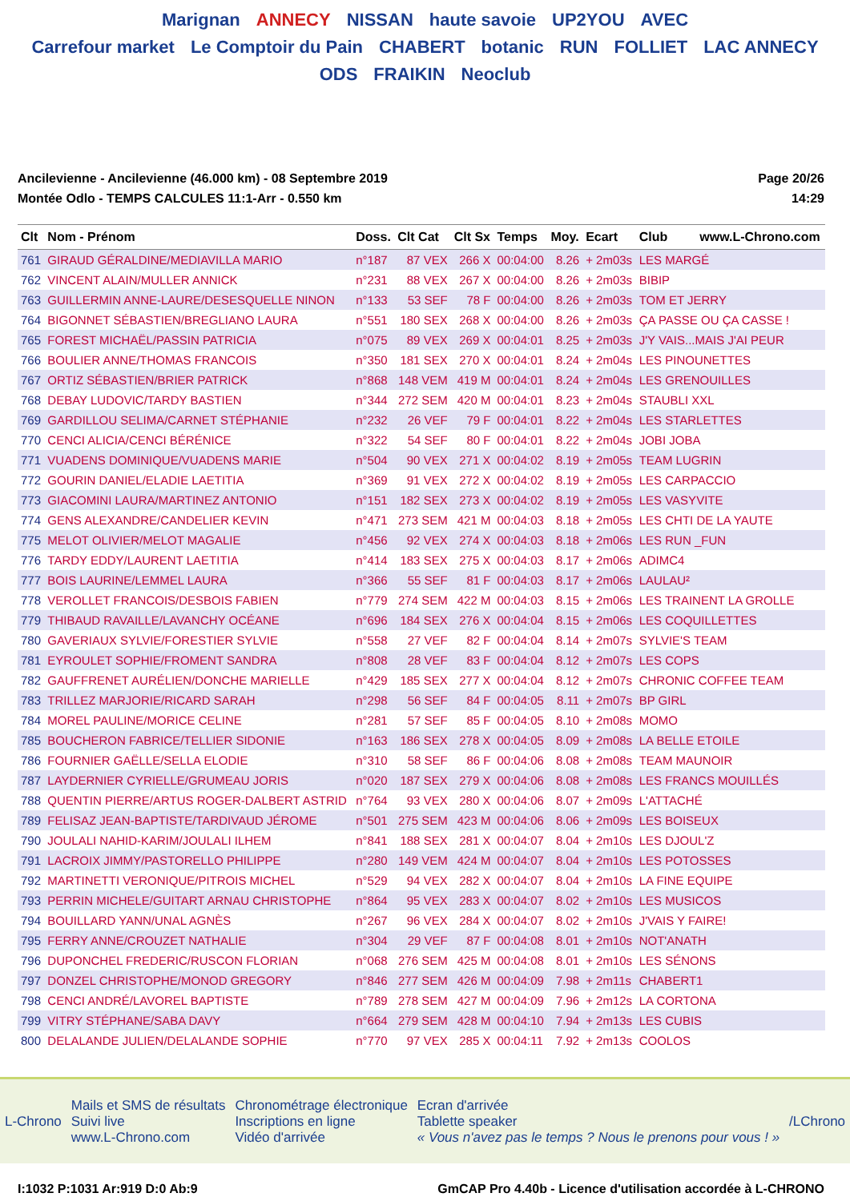Marignan ANNECY NISSAN haute savoie UP2YOU AVEC
Carrefour market Le Comptoir du Pain CHABERT botanic RUN FOLLIET LAC ANNECY ODS FRAIKIN Neoclub
Ancilevienne - Ancilevienne (46.000 km) - 08 Septembre 2019
Montée Odlo - TEMPS CALCULES 11:1-Arr - 0.550 km
Page 20/26
14:29
| Clt | Nom - Prénom | Doss. | Clt Cat | Clt Sx | Temps | Moy. | Ecart | Club www.L-Chrono.com |
| --- | --- | --- | --- | --- | --- | --- | --- | --- |
| 761 | GIRAUD GÉRALDINE/MEDIAVILLA MARIO | n°187 | 87 VEX | 266 X | 00:04:00 | 8.26 | + 2m03s | LES MARGÉ |
| 762 | VINCENT ALAIN/MULLER ANNICK | n°231 | 88 VEX | 267 X | 00:04:00 | 8.26 | + 2m03s | BIBIP |
| 763 | GUILLERMIN ANNE-LAURE/DESESQUELLE NINON | n°133 | 53 SEF | 78 F | 00:04:00 | 8.26 | + 2m03s | TOM ET JERRY |
| 764 | BIGONNET SÉBASTIEN/BREGLIANO LAURA | n°551 | 180 SEX | 268 X | 00:04:00 | 8.26 | + 2m03s | ÇA PASSE OU ÇA CASSE ! |
| 765 | FOREST MICHAËL/PASSIN PATRICIA | n°075 | 89 VEX | 269 X | 00:04:01 | 8.25 | + 2m03s | J'Y VAIS...MAIS J'AI PEUR |
| 766 | BOULIER ANNE/THOMAS FRANCOIS | n°350 | 181 SEX | 270 X | 00:04:01 | 8.24 | + 2m04s | LES PINOUNETTES |
| 767 | ORTIZ SÉBASTIEN/BRIER PATRICK | n°868 | 148 VEM | 419 M | 00:04:01 | 8.24 | + 2m04s | LES GRENOUILLES |
| 768 | DEBAY LUDOVIC/TARDY BASTIEN | n°344 | 272 SEM | 420 M | 00:04:01 | 8.23 | + 2m04s | STAUBLI XXL |
| 769 | GARDILLOU SELIMA/CARNET STÉPHANIE | n°232 | 26 VEF | 79 F | 00:04:01 | 8.22 | + 2m04s | LES STARLETTES |
| 770 | CENCI ALICIA/CENCI BÉRÉNICE | n°322 | 54 SEF | 80 F | 00:04:01 | 8.22 | + 2m04s | JOBI JOBA |
| 771 | VUADENS DOMINIQUE/VUADENS MARIE | n°504 | 90 VEX | 271 X | 00:04:02 | 8.19 | + 2m05s | TEAM LUGRIN |
| 772 | GOURIN DANIEL/ELADIE LAETITIA | n°369 | 91 VEX | 272 X | 00:04:02 | 8.19 | + 2m05s | LES CARPACCIO |
| 773 | GIACOMINI LAURA/MARTINEZ ANTONIO | n°151 | 182 SEX | 273 X | 00:04:02 | 8.19 | + 2m05s | LES VASYVITE |
| 774 | GENS ALEXANDRE/CANDELIER KEVIN | n°471 | 273 SEM | 421 M | 00:04:03 | 8.18 | + 2m05s | LES CHTI DE LA YAUTE |
| 775 | MELOT OLIVIER/MELOT MAGALIE | n°456 | 92 VEX | 274 X | 00:04:03 | 8.18 | + 2m06s | LES RUN _FUN |
| 776 | TARDY EDDY/LAURENT LAETITIA | n°414 | 183 SEX | 275 X | 00:04:03 | 8.17 | + 2m06s | ADIMC4 |
| 777 | BOIS LAURINE/LEMMEL LAURA | n°366 | 55 SEF | 81 F | 00:04:03 | 8.17 | + 2m06s | LAULAU² |
| 778 | VEROLLET FRANCOIS/DESBOIS FABIEN | n°779 | 274 SEM | 422 M | 00:04:03 | 8.15 | + 2m06s | LES TRAINENT LA GROLLE |
| 779 | THIBAUD RAVAILLE/LAVANCHY OCÉANE | n°696 | 184 SEX | 276 X | 00:04:04 | 8.15 | + 2m06s | LES COQUILLETTES |
| 780 | GAVERIAUX SYLVIE/FORESTIER SYLVIE | n°558 | 27 VEF | 82 F | 00:04:04 | 8.14 | + 2m07s | SYLVIE'S TEAM |
| 781 | EYROULET SOPHIE/FROMENT SANDRA | n°808 | 28 VEF | 83 F | 00:04:04 | 8.12 | + 2m07s | LES COPS |
| 782 | GAUFFRENET AURÉLIEN/DONCHE MARIELLE | n°429 | 185 SEX | 277 X | 00:04:04 | 8.12 | + 2m07s | CHRONIC COFFEE TEAM |
| 783 | TRILLEZ MARJORIE/RICARD SARAH | n°298 | 56 SEF | 84 F | 00:04:05 | 8.11 | + 2m07s | BP GIRL |
| 784 | MOREL PAULINE/MORICE CELINE | n°281 | 57 SEF | 85 F | 00:04:05 | 8.10 | + 2m08s | MOMO |
| 785 | BOUCHERON FABRICE/TELLIER SIDONIE | n°163 | 186 SEX | 278 X | 00:04:05 | 8.09 | + 2m08s | LA BELLE ETOILE |
| 786 | FOURNIER GAËLLE/SELLA ELODIE | n°310 | 58 SEF | 86 F | 00:04:06 | 8.08 | + 2m08s | TEAM MAUNOIR |
| 787 | LAYDERNIER CYRIELLE/GRUMEAU JORIS | n°020 | 187 SEX | 279 X | 00:04:06 | 8.08 | + 2m08s | LES FRANCS MOUILLÉS |
| 788 | QUENTIN PIERRE/ARTUS ROGER-DALBERT ASTRID | n°764 | 93 VEX | 280 X | 00:04:06 | 8.07 | + 2m09s | L'ATTACHÉ |
| 789 | FELISAZ JEAN-BAPTISTE/TARDIVAUD JÉROME | n°501 | 275 SEM | 423 M | 00:04:06 | 8.06 | + 2m09s | LES BOISEUX |
| 790 | JOULALI NAHID-KARIM/JOULALI ILHEM | n°841 | 188 SEX | 281 X | 00:04:07 | 8.04 | + 2m10s | LES DJOUL'Z |
| 791 | LACROIX JIMMY/PASTORELLO PHILIPPE | n°280 | 149 VEM | 424 M | 00:04:07 | 8.04 | + 2m10s | LES POTOSSES |
| 792 | MARTINETTI VERONIQUE/PITROIS MICHEL | n°529 | 94 VEX | 282 X | 00:04:07 | 8.04 | + 2m10s | LA FINE EQUIPE |
| 793 | PERRIN MICHELE/GUITART ARNAU CHRISTOPHE | n°864 | 95 VEX | 283 X | 00:04:07 | 8.02 | + 2m10s | LES MUSICOS |
| 794 | BOUILLARD YANN/UNAL AGNÈS | n°267 | 96 VEX | 284 X | 00:04:07 | 8.02 | + 2m10s | J'VAIS Y FAIRE! |
| 795 | FERRY ANNE/CROUZET NATHALIE | n°304 | 29 VEF | 87 F | 00:04:08 | 8.01 | + 2m10s | NOT'ANATH |
| 796 | DUPONCHEL FREDERIC/RUSCON FLORIAN | n°068 | 276 SEM | 425 M | 00:04:08 | 8.01 | + 2m10s | LES SÉNONS |
| 797 | DONZEL CHRISTOPHE/MONOD GREGORY | n°846 | 277 SEM | 426 M | 00:04:09 | 7.98 | + 2m11s | CHABERT1 |
| 798 | CENCI ANDRÉ/LAVOREL BAPTISTE | n°789 | 278 SEM | 427 M | 00:04:09 | 7.96 | + 2m12s | LA CORTONA |
| 799 | VITRY STÉPHANE/SABA DAVY | n°664 | 279 SEM | 428 M | 00:04:10 | 7.94 | + 2m13s | LES CUBIS |
| 800 | DELALANDE JULIEN/DELALANDE SOPHIE | n°770 | 97 VEX | 285 X | 00:04:11 | 7.92 | + 2m13s | COOLOS |
L-Chrono
Mails et SMS de résultats
Suivi live
www.L-Chrono.com
Chronométrage électronique
Inscriptions en ligne
Vidéo d'arrivée
Ecran d'arrivée
Tablette speaker
« Vous n'avez pas le temps ? Nous le prenons pour vous ! »
/LChrono
I:1032 P:1031 Ar:919 D:0 Ab:9 GmCAP Pro 4.40b - Licence d'utilisation accordée à L-CHRONO